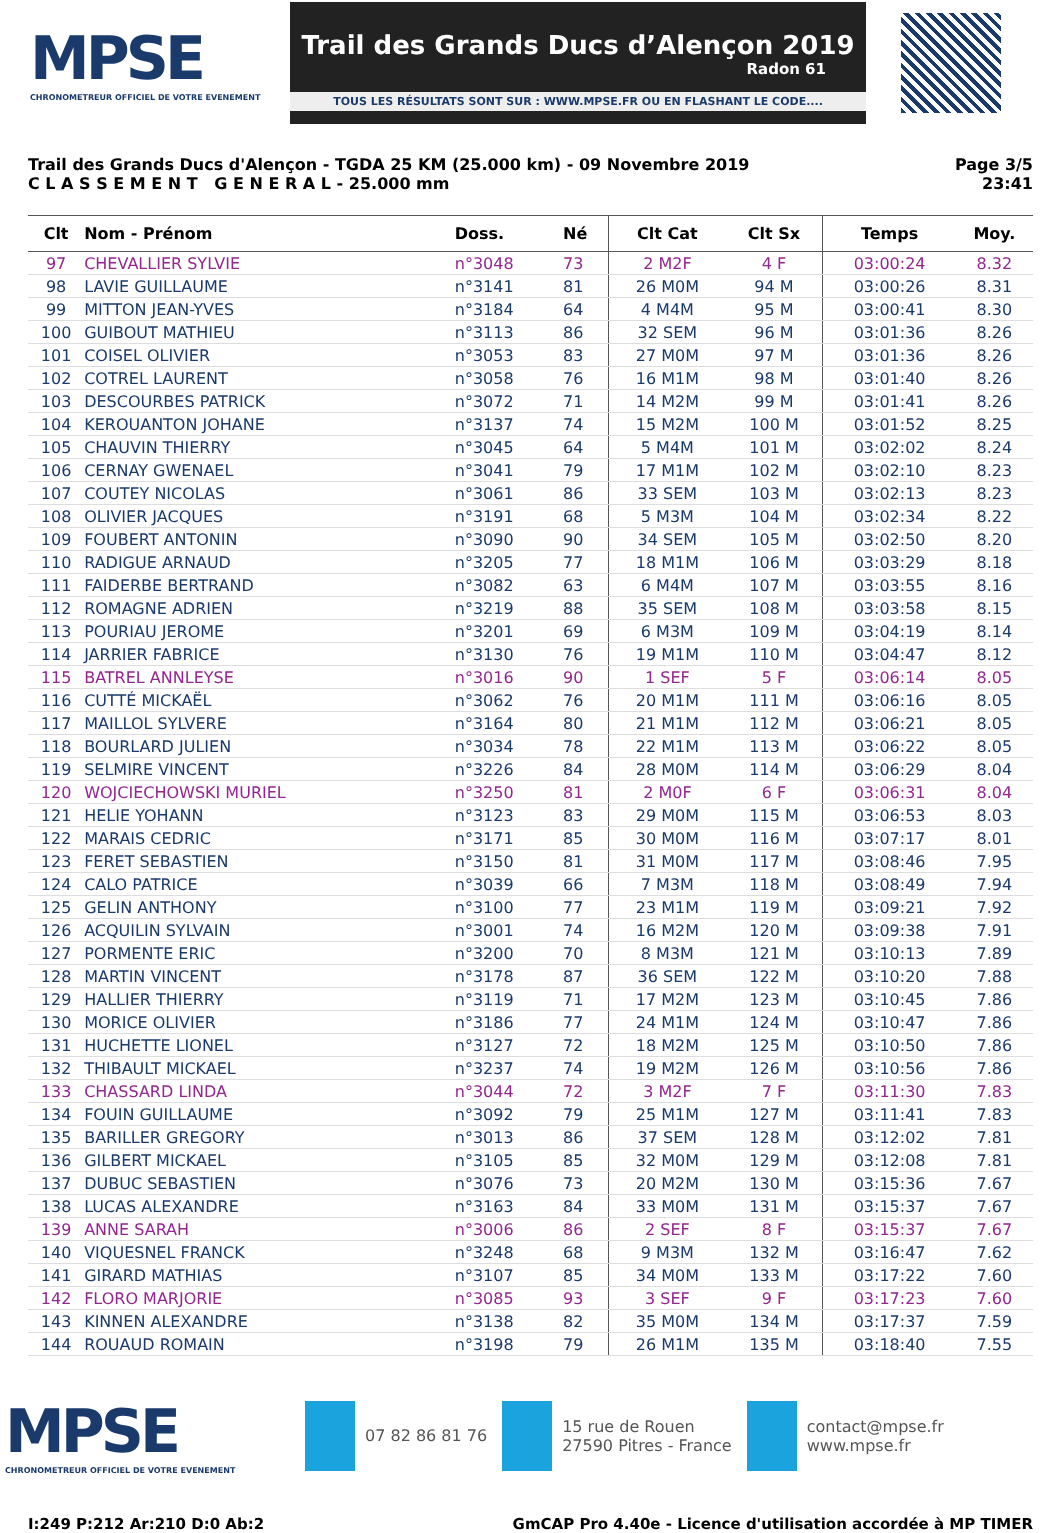MPSE
CHRONOMETREUR OFFICIEL DE VOTRE EVENEMENT
Trail des Grands Ducs d’Alençon 2019
Radon 61
TOUS LES RÉSULTATS SONT SUR : WWW.MPSE.FR OU EN FLASHANT LE CODE....
Trail des Grands Ducs d'Alençon - TGDA 25 KM (25.000 km) - 09 Novembre 2019
C L A S S E M E N T G E N E R A L - 25.000 mm
Page 3/5
23:41
| Clt | Nom - Prénom | Doss. | Né | Clt Cat | Clt Sx | Temps | Moy. |
| --- | --- | --- | --- | --- | --- | --- | --- |
| 97 | CHEVALLIER SYLVIE | n°3048 | 73 | 2 M2F | 4 F | 03:00:24 | 8.32 |
| 98 | LAVIE GUILLAUME | n°3141 | 81 | 26 M0M | 94 M | 03:00:26 | 8.31 |
| 99 | MITTON JEAN-YVES | n°3184 | 64 | 4 M4M | 95 M | 03:00:41 | 8.30 |
| 100 | GUIBOUT MATHIEU | n°3113 | 86 | 32 SEM | 96 M | 03:01:36 | 8.26 |
| 101 | COISEL OLIVIER | n°3053 | 83 | 27 M0M | 97 M | 03:01:36 | 8.26 |
| 102 | COTREL LAURENT | n°3058 | 76 | 16 M1M | 98 M | 03:01:40 | 8.26 |
| 103 | DESCOURBES PATRICK | n°3072 | 71 | 14 M2M | 99 M | 03:01:41 | 8.26 |
| 104 | KEROUANTON JOHANE | n°3137 | 74 | 15 M2M | 100 M | 03:01:52 | 8.25 |
| 105 | CHAUVIN THIERRY | n°3045 | 64 | 5 M4M | 101 M | 03:02:02 | 8.24 |
| 106 | CERNAY GWENAEL | n°3041 | 79 | 17 M1M | 102 M | 03:02:10 | 8.23 |
| 107 | COUTEY NICOLAS | n°3061 | 86 | 33 SEM | 103 M | 03:02:13 | 8.23 |
| 108 | OLIVIER JACQUES | n°3191 | 68 | 5 M3M | 104 M | 03:02:34 | 8.22 |
| 109 | FOUBERT ANTONIN | n°3090 | 90 | 34 SEM | 105 M | 03:02:50 | 8.20 |
| 110 | RADIGUE ARNAUD | n°3205 | 77 | 18 M1M | 106 M | 03:03:29 | 8.18 |
| 111 | FAIDERBE BERTRAND | n°3082 | 63 | 6 M4M | 107 M | 03:03:55 | 8.16 |
| 112 | ROMAGNE ADRIEN | n°3219 | 88 | 35 SEM | 108 M | 03:03:58 | 8.15 |
| 113 | POURIAU JEROME | n°3201 | 69 | 6 M3M | 109 M | 03:04:19 | 8.14 |
| 114 | JARRIER FABRICE | n°3130 | 76 | 19 M1M | 110 M | 03:04:47 | 8.12 |
| 115 | BATREL ANNLEYSE | n°3016 | 90 | 1 SEF | 5 F | 03:06:14 | 8.05 |
| 116 | CUTTÉ MICKAËL | n°3062 | 76 | 20 M1M | 111 M | 03:06:16 | 8.05 |
| 117 | MAILLOL SYLVERE | n°3164 | 80 | 21 M1M | 112 M | 03:06:21 | 8.05 |
| 118 | BOURLARD JULIEN | n°3034 | 78 | 22 M1M | 113 M | 03:06:22 | 8.05 |
| 119 | SELMIRE VINCENT | n°3226 | 84 | 28 M0M | 114 M | 03:06:29 | 8.04 |
| 120 | WOJCIECHOWSKI MURIEL | n°3250 | 81 | 2 M0F | 6 F | 03:06:31 | 8.04 |
| 121 | HELIE YOHANN | n°3123 | 83 | 29 M0M | 115 M | 03:06:53 | 8.03 |
| 122 | MARAIS CEDRIC | n°3171 | 85 | 30 M0M | 116 M | 03:07:17 | 8.01 |
| 123 | FERET SEBASTIEN | n°3150 | 81 | 31 M0M | 117 M | 03:08:46 | 7.95 |
| 124 | CALO PATRICE | n°3039 | 66 | 7 M3M | 118 M | 03:08:49 | 7.94 |
| 125 | GELIN ANTHONY | n°3100 | 77 | 23 M1M | 119 M | 03:09:21 | 7.92 |
| 126 | ACQUILIN SYLVAIN | n°3001 | 74 | 16 M2M | 120 M | 03:09:38 | 7.91 |
| 127 | PORMENTE ERIC | n°3200 | 70 | 8 M3M | 121 M | 03:10:13 | 7.89 |
| 128 | MARTIN VINCENT | n°3178 | 87 | 36 SEM | 122 M | 03:10:20 | 7.88 |
| 129 | HALLIER THIERRY | n°3119 | 71 | 17 M2M | 123 M | 03:10:45 | 7.86 |
| 130 | MORICE OLIVIER | n°3186 | 77 | 24 M1M | 124 M | 03:10:47 | 7.86 |
| 131 | HUCHETTE LIONEL | n°3127 | 72 | 18 M2M | 125 M | 03:10:50 | 7.86 |
| 132 | THIBAULT MICKAEL | n°3237 | 74 | 19 M2M | 126 M | 03:10:56 | 7.86 |
| 133 | CHASSARD LINDA | n°3044 | 72 | 3 M2F | 7 F | 03:11:30 | 7.83 |
| 134 | FOUIN GUILLAUME | n°3092 | 79 | 25 M1M | 127 M | 03:11:41 | 7.83 |
| 135 | BARILLER GREGORY | n°3013 | 86 | 37 SEM | 128 M | 03:12:02 | 7.81 |
| 136 | GILBERT MICKAEL | n°3105 | 85 | 32 M0M | 129 M | 03:12:08 | 7.81 |
| 137 | DUBUC SEBASTIEN | n°3076 | 73 | 20 M2M | 130 M | 03:15:36 | 7.67 |
| 138 | LUCAS ALEXANDRE | n°3163 | 84 | 33 M0M | 131 M | 03:15:37 | 7.67 |
| 139 | ANNE SARAH | n°3006 | 86 | 2 SEF | 8 F | 03:15:37 | 7.67 |
| 140 | VIQUESNEL FRANCK | n°3248 | 68 | 9 M3M | 132 M | 03:16:47 | 7.62 |
| 141 | GIRARD MATHIAS | n°3107 | 85 | 34 M0M | 133 M | 03:17:22 | 7.60 |
| 142 | FLORO MARJORIE | n°3085 | 93 | 3 SEF | 9 F | 03:17:23 | 7.60 |
| 143 | KINNEN ALEXANDRE | n°3138 | 82 | 35 M0M | 134 M | 03:17:37 | 7.59 |
| 144 | ROUAUD ROMAIN | n°3198 | 79 | 26 M1M | 135 M | 03:18:40 | 7.55 |
MPSE
CHRONOMETREUR OFFICIEL DE VOTRE EVENEMENT
07 82 86 81 76
15 rue de Rouen
27590 Pitres - France
contact@mpse.fr
www.mpse.fr
I:249 P:212 Ar:210 D:0 Ab:2 GmCAP Pro 4.40e - Licence d'utilisation accordée à MP TIMER